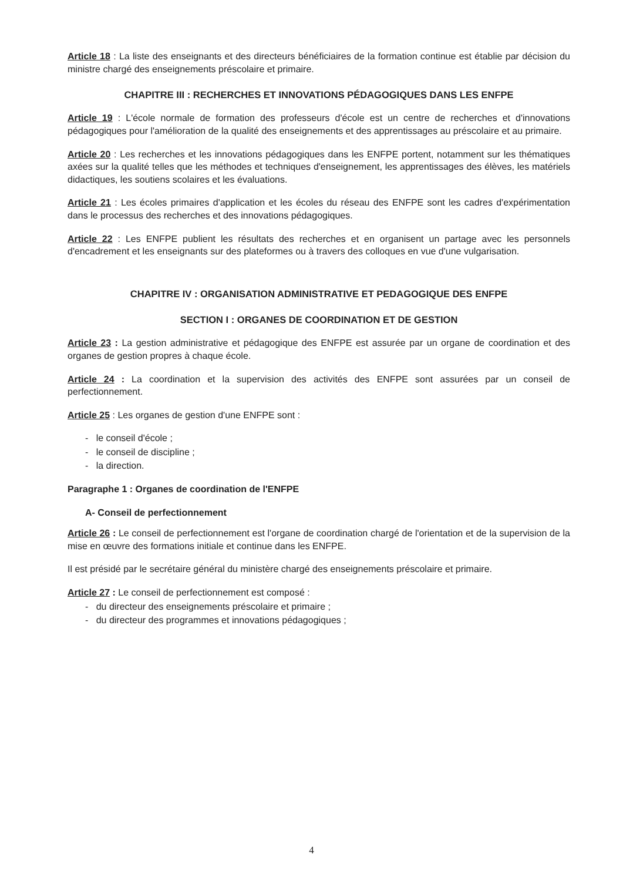Article 18 : La liste des enseignants et des directeurs bénéficiaires de la formation continue est établie par décision du ministre chargé des enseignements préscolaire et primaire.
CHAPITRE III : RECHERCHES ET INNOVATIONS PÉDAGOGIQUES DANS LES ENFPE
Article 19 : L'école normale de formation des professeurs d'école est un centre de recherches et d'innovations pédagogiques pour l'amélioration de la qualité des enseignements et des apprentissages au préscolaire et au primaire.
Article 20 : Les recherches et les innovations pédagogiques dans les ENFPE portent, notamment sur les thématiques axées sur la qualité telles que les méthodes et techniques d'enseignement, les apprentissages des élèves, les matériels didactiques, les soutiens scolaires et les évaluations.
Article 21 : Les écoles primaires d'application et les écoles du réseau des ENFPE sont les cadres d'expérimentation dans le processus des recherches et des innovations pédagogiques.
Article 22 : Les ENFPE publient les résultats des recherches et en organisent un partage avec les personnels d'encadrement et les enseignants sur des plateformes ou à travers des colloques en vue d'une vulgarisation.
CHAPITRE IV : ORGANISATION ADMINISTRATIVE ET PEDAGOGIQUE DES ENFPE
SECTION I : ORGANES DE COORDINATION ET DE GESTION
Article 23 : La gestion administrative et pédagogique des ENFPE est assurée par un organe de coordination et des organes de gestion propres à chaque école.
Article 24 : La coordination et la supervision des activités des ENFPE sont assurées par un conseil de perfectionnement.
Article 25 : Les organes de gestion d'une ENFPE sont :
- le conseil d'école ;
- le conseil de discipline ;
- la direction.
Paragraphe 1 : Organes de coordination de l'ENFPE
A- Conseil de perfectionnement
Article 26 : Le conseil de perfectionnement est l'organe de coordination chargé de l'orientation et de la supervision de la mise en œuvre des formations initiale et continue dans les ENFPE.
Il est présidé par le secrétaire général du ministère chargé des enseignements préscolaire et primaire.
Article 27 : Le conseil de perfectionnement est composé :
- du directeur des enseignements préscolaire et primaire ;
- du directeur des programmes et innovations pédagogiques ;
4